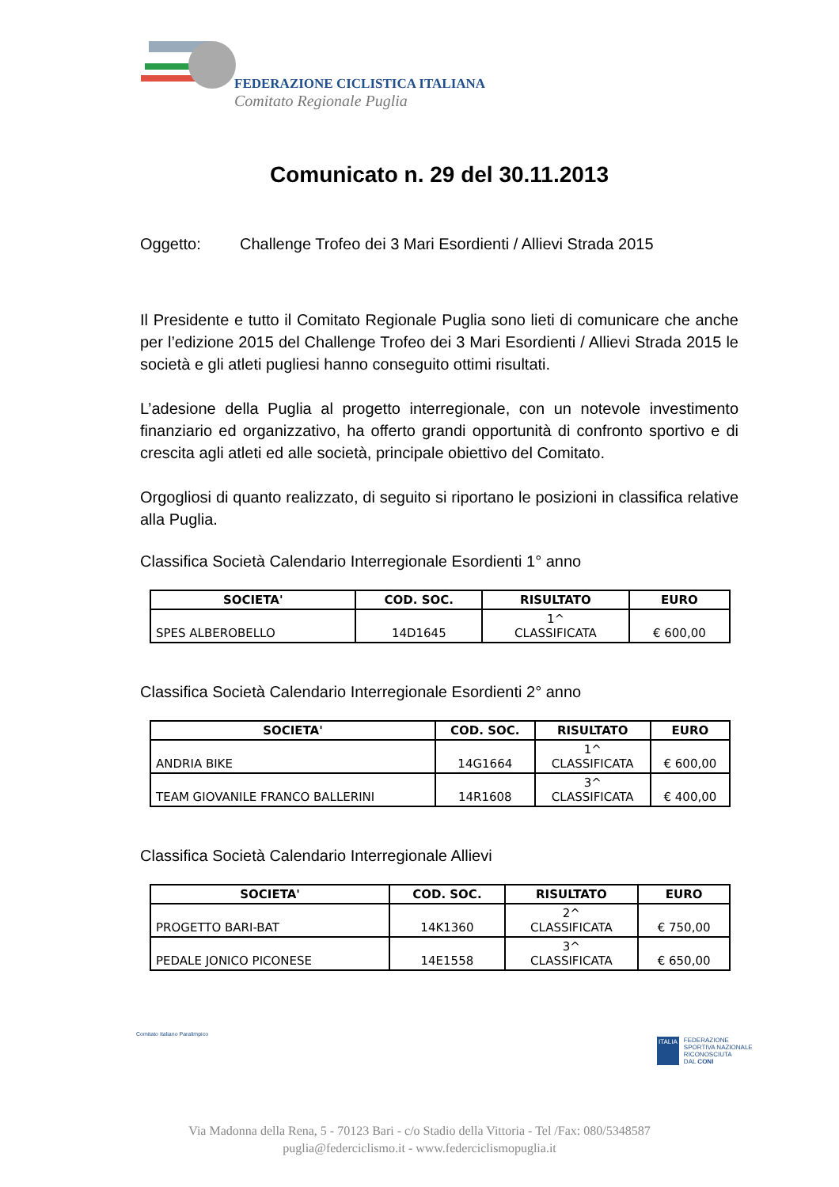FEDERAZIONE CICLISTICA ITALIANA
Comitato Regionale Puglia
Comunicato n. 29 del 30.11.2013
Oggetto: Challenge Trofeo dei 3 Mari Esordienti / Allievi Strada 2015
Il Presidente e tutto il Comitato Regionale Puglia sono lieti di comunicare che anche per l’edizione 2015 del Challenge Trofeo dei 3 Mari Esordienti / Allievi Strada 2015 le società e gli atleti pugliesi hanno conseguito ottimi risultati.
L’adesione della Puglia al progetto interregionale, con un notevole investimento finanziario ed organizzativo, ha offerto grandi opportunità di confronto sportivo e di crescita agli atleti ed alle società, principale obiettivo del Comitato.
Orgogliosi di quanto realizzato, di seguito si riportano le posizioni in classifica relative alla Puglia.
Classifica Società Calendario Interregionale Esordienti 1° anno
| SOCIETA' | COD. SOC. | RISULTATO | EURO |
| --- | --- | --- | --- |
| SPES ALBEROBELLO | 14D1645 | 1^ CLASSIFICATA | € 600,00 |
Classifica Società Calendario Interregionale Esordienti 2° anno
| SOCIETA' | COD. SOC. | RISULTATO | EURO |
| --- | --- | --- | --- |
| ANDRIA BIKE | 14G1664 | 1^ CLASSIFICATA | € 600,00 |
| TEAM GIOVANILE FRANCO BALLERINI | 14R1608 | 3^ CLASSIFICATA | € 400,00 |
Classifica Società Calendario Interregionale Allievi
| SOCIETA' | COD. SOC. | RISULTATO | EURO |
| --- | --- | --- | --- |
| PROGETTO BARI-BAT | 14K1360 | 2^ CLASSIFICATA | € 750,00 |
| PEDALE JONICO PICONESE | 14E1558 | 3^ CLASSIFICATA | € 650,00 |
Comitato Italiano Paralimpico
ITALIA FEDERAZIONE
SPORTIVA NAZIONALE
RICONOSCIUTA
DAL CONI
Via Madonna della Rena, 5 - 70123 Bari - c/o Stadio della Vittoria - Tel /Fax: 080/5348587
puglia@federciclismo.it - www.federciclismopuglia.it